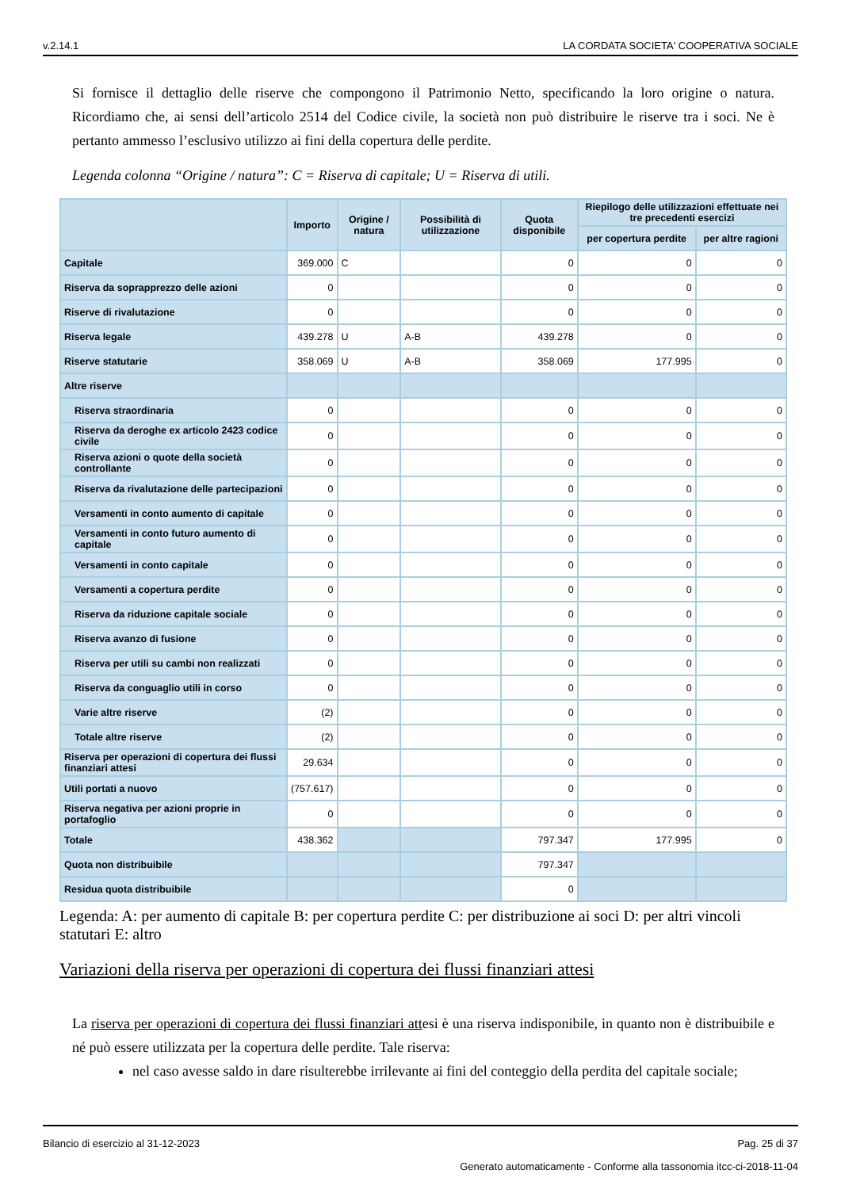v.2.14.1 LA CORDATA SOCIETA' COOPERATIVA SOCIALE
Si fornisce il dettaglio delle riserve che compongono il Patrimonio Netto, specificando la loro origine o natura. Ricordiamo che, ai sensi dell’articolo 2514 del Codice civile, la società non può distribuire le riserve tra i soci. Ne è pertanto ammesso l’esclusivo utilizzo ai fini della copertura delle perdite.
Legenda colonna “Origine / natura”: C = Riserva di capitale; U = Riserva di utili.
| | Importo | Origine / natura | Possibilità di utilizzazione | Quota disponibile | Riepilogo delle utilizzazioni effettuate nei tre precedenti esercizi | |
| --- | --- | --- | --- | --- | --- | --- |
| | | | | | per copertura perdite | per altre ragioni |
| Capitale | 369.000 | C | | 0 | 0 | 0 |
| Riserva da soprapprezzo delle azioni | 0 | | | 0 | 0 | 0 |
| Riserve di rivalutazione | 0 | | | 0 | 0 | 0 |
| Riserva legale | 439.278 | U | A-B | 439.278 | 0 | 0 |
| Riserve statutarie | 358.069 | U | A-B | 358.069 | 177.995 | 0 |
| Altre riserve | | | | | | |
| Riserva straordinaria | 0 | | | 0 | 0 | 0 |
| Riserva da deroghe ex articolo 2423 codice civile | 0 | | | 0 | 0 | 0 |
| Riserva azioni o quote della società controllante | 0 | | | 0 | 0 | 0 |
| Riserva da rivalutazione delle partecipazioni | 0 | | | 0 | 0 | 0 |
| Versamenti in conto aumento di capitale | 0 | | | 0 | 0 | 0 |
| Versamenti in conto futuro aumento di capitale | 0 | | | 0 | 0 | 0 |
| Versamenti in conto capitale | 0 | | | 0 | 0 | 0 |
| Versamenti a copertura perdite | 0 | | | 0 | 0 | 0 |
| Riserva da riduzione capitale sociale | 0 | | | 0 | 0 | 0 |
| Riserva avanzo di fusione | 0 | | | 0 | 0 | 0 |
| Riserva per utili su cambi non realizzati | 0 | | | 0 | 0 | 0 |
| Riserva da conguaglio utili in corso | 0 | | | 0 | 0 | 0 |
| Varie altre riserve | (2) | | | 0 | 0 | 0 |
| Totale altre riserve | (2) | | | 0 | 0 | 0 |
| Riserva per operazioni di copertura dei flussi finanziari attesi | 29.634 | | | 0 | 0 | 0 |
| Utili portati a nuovo | (757.617) | | | 0 | 0 | 0 |
| Riserva negativa per azioni proprie in portafoglio | 0 | | | 0 | 0 | 0 |
| Totale | 438.362 | | | 797.347 | 177.995 | 0 |
| Quota non distribuibile | | | | 797.347 | | |
| Residua quota distribuibile | | | | 0 | | |
Legenda: A: per aumento di capitale B: per copertura perdite C: per distribuzione ai soci D: per altri vincoli statutari E: altro
Variazioni della riserva per operazioni di copertura dei flussi finanziari attesi
La riserva per operazioni di copertura dei flussi finanziari attesi è una riserva indisponibile, in quanto non è distribuibile e né può essere utilizzata per la copertura delle perdite. Tale riserva:
nel caso avesse saldo in dare risulterebbe irrilevante ai fini del conteggio della perdita del capitale sociale;
Bilancio di esercizio al 31-12-2023 Pag. 25 di 37
Generato automaticamente - Conforme alla tassonomia itcc-ci-2018-11-04